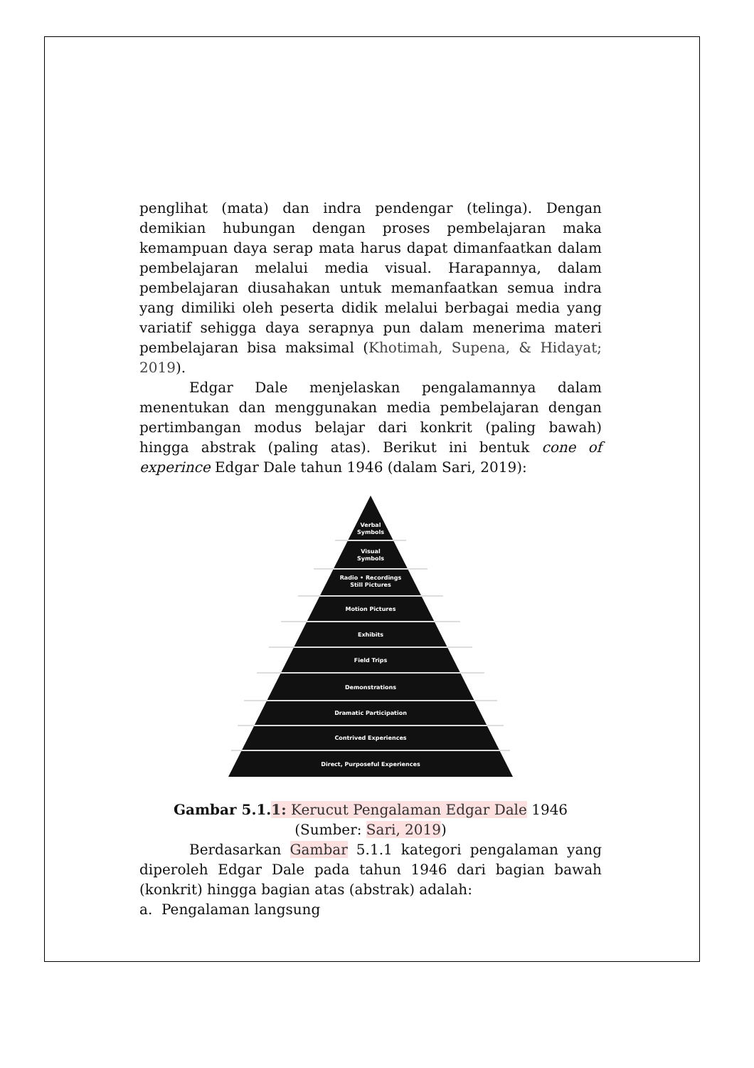penglihat (mata) dan indra pendengar (telinga). Dengan demikian hubungan dengan proses pembelajaran maka kemampuan daya serap mata harus dapat dimanfaatkan dalam pembelajaran melalui media visual. Harapannya, dalam pembelajaran diusahakan untuk memanfaatkan semua indra yang dimiliki oleh peserta didik melalui berbagai media yang variatif sehigga daya serapnya pun dalam menerima materi pembelajaran bisa maksimal (Khotimah, Supena, & Hidayat; 2019).
Edgar Dale menjelaskan pengalamannya dalam menentukan dan menggunakan media pembelajaran dengan pertimbangan modus belajar dari konkrit (paling bawah) hingga abstrak (paling atas). Berikut ini bentuk cone of experince Edgar Dale tahun 1946 (dalam Sari, 2019):
Verbal
Symbols
Visual
Symbols
Radio • Recordings
Still Pictures
Motion Pictures
Exhibits
Field Trips
Demonstrations
Dramatic Participation
Contrived Experiences
Direct, Purposeful Experiences
Gambar 5.1.1: Kerucut Pengalaman Edgar Dale 1946
(Sumber: Sari, 2019)
Berdasarkan Gambar 5.1.1 kategori pengalaman yang diperoleh Edgar Dale pada tahun 1946 dari bagian bawah (konkrit) hingga bagian atas (abstrak) adalah:
a. Pengalaman langsung